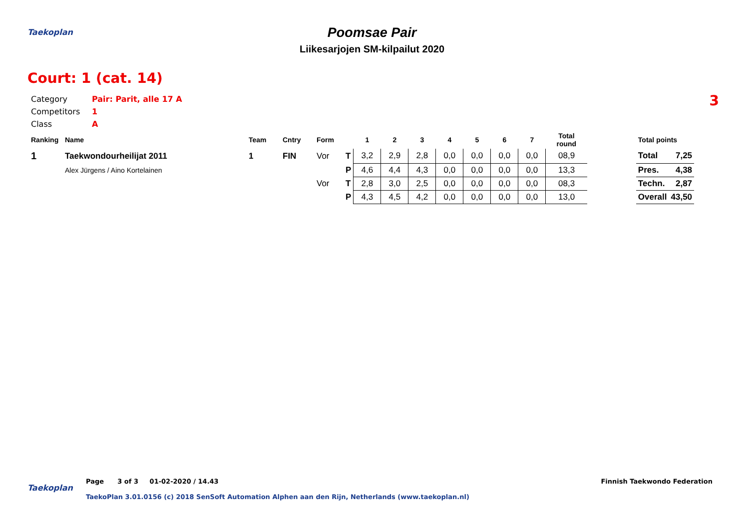Taekoplan
Poomsae Pair
Liikesarjojen SM-kilpailut 2020
Court: 1 (cat. 14)
3
| Category | Pair: Parit, alle 17 A |
| Competitors | 1 |
| Class | A |
| Ranking | Name | Team | Cntry | Form | | 1 | 2 | 3 | 4 | 5 | 6 | 7 | Total round | | Total points | |
| --- | --- | --- | --- | --- | --- | --- | --- | --- | --- | --- | --- | --- | --- | --- | --- | --- |
| 1 | Taekwondourheilijat 2011 | 1 | FIN | Vor | T | 3,2 | 2,9 | 2,8 | 0,0 | 0,0 | 0,0 | 0,0 | 08,9 | | Total | 7,25 |
| | Alex Jürgens / Aino Kortelainen | | | | P | 4,6 | 4,4 | 4,3 | 0,0 | 0,0 | 0,0 | 0,0 | 13,3 | | Pres. | 4,38 |
| | | | | Vor | T | 2,8 | 3,0 | 2,5 | 0,0 | 0,0 | 0,0 | 0,0 | 08,3 | | Techn. | 2,87 |
| | | | | | P | 4,3 | 4,5 | 4,2 | 0,0 | 0,0 | 0,0 | 0,0 | 13,0 | | Overall | 43,50 |
Taekoplan
Page 3 of 3 01-02-2020 / 14.43
Finnish Taekwondo Federation
TaekoPlan 3.01.0156 (c) 2018 SenSoft Automation Alphen aan den Rijn, Netherlands (www.taekoplan.nl)